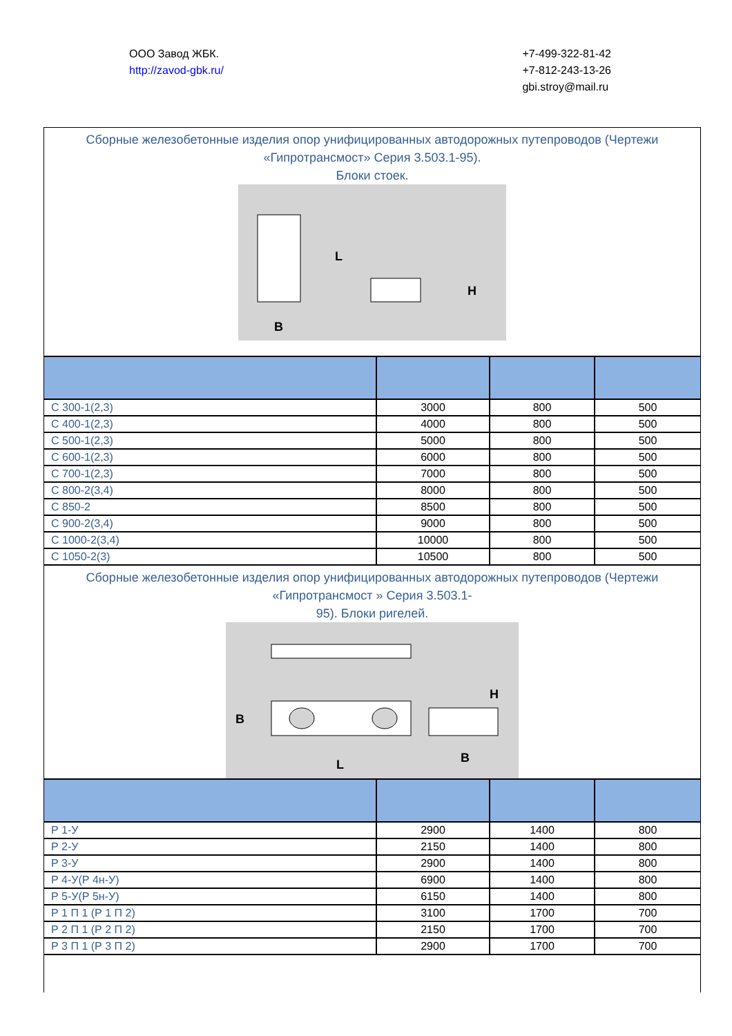ООО Завод ЖБК.
http://zavod-gbk.ru/
+7-499-322-81-42
+7-812-243-13-26
gbi.stroy@mail.ru
Сборные железобетонные изделия опор унифицированных автодорожных путепроводов (Чертежи «Гипротрансмост» Серия 3.503.1-95).
Блоки стоек.
L
H
B
| С 300-1(2,3) | 3000 | 800 | 500 |
| С 400-1(2,3) | 4000 | 800 | 500 |
| С 500-1(2,3) | 5000 | 800 | 500 |
| С 600-1(2,3) | 6000 | 800 | 500 |
| С 700-1(2,3) | 7000 | 800 | 500 |
| С 800-2(3,4) | 8000 | 800 | 500 |
| С 850-2 | 8500 | 800 | 500 |
| С 900-2(3,4) | 9000 | 800 | 500 |
| С 1000-2(3,4) | 10000 | 800 | 500 |
| С 1050-2(3) | 10500 | 800 | 500 |
Сборные железобетонные изделия опор унифицированных автодорожных путепроводов (Чертежи «Гипротрансмост » Серия 3.503.1-
95). Блоки ригелей.
B
L
B
H
| Р 1-У | 2900 | 1400 | 800 |
| Р 2-У | 2150 | 1400 | 800 |
| Р 3-У | 2900 | 1400 | 800 |
| Р 4-У(Р 4н-У) | 6900 | 1400 | 800 |
| Р 5-У(Р 5н-У) | 6150 | 1400 | 800 |
| Р 1 П 1 (Р 1 П 2) | 3100 | 1700 | 700 |
| Р 2 П 1 (Р 2 П 2) | 2150 | 1700 | 700 |
| Р 3 П 1 (Р 3 П 2) | 2900 | 1700 | 700 |